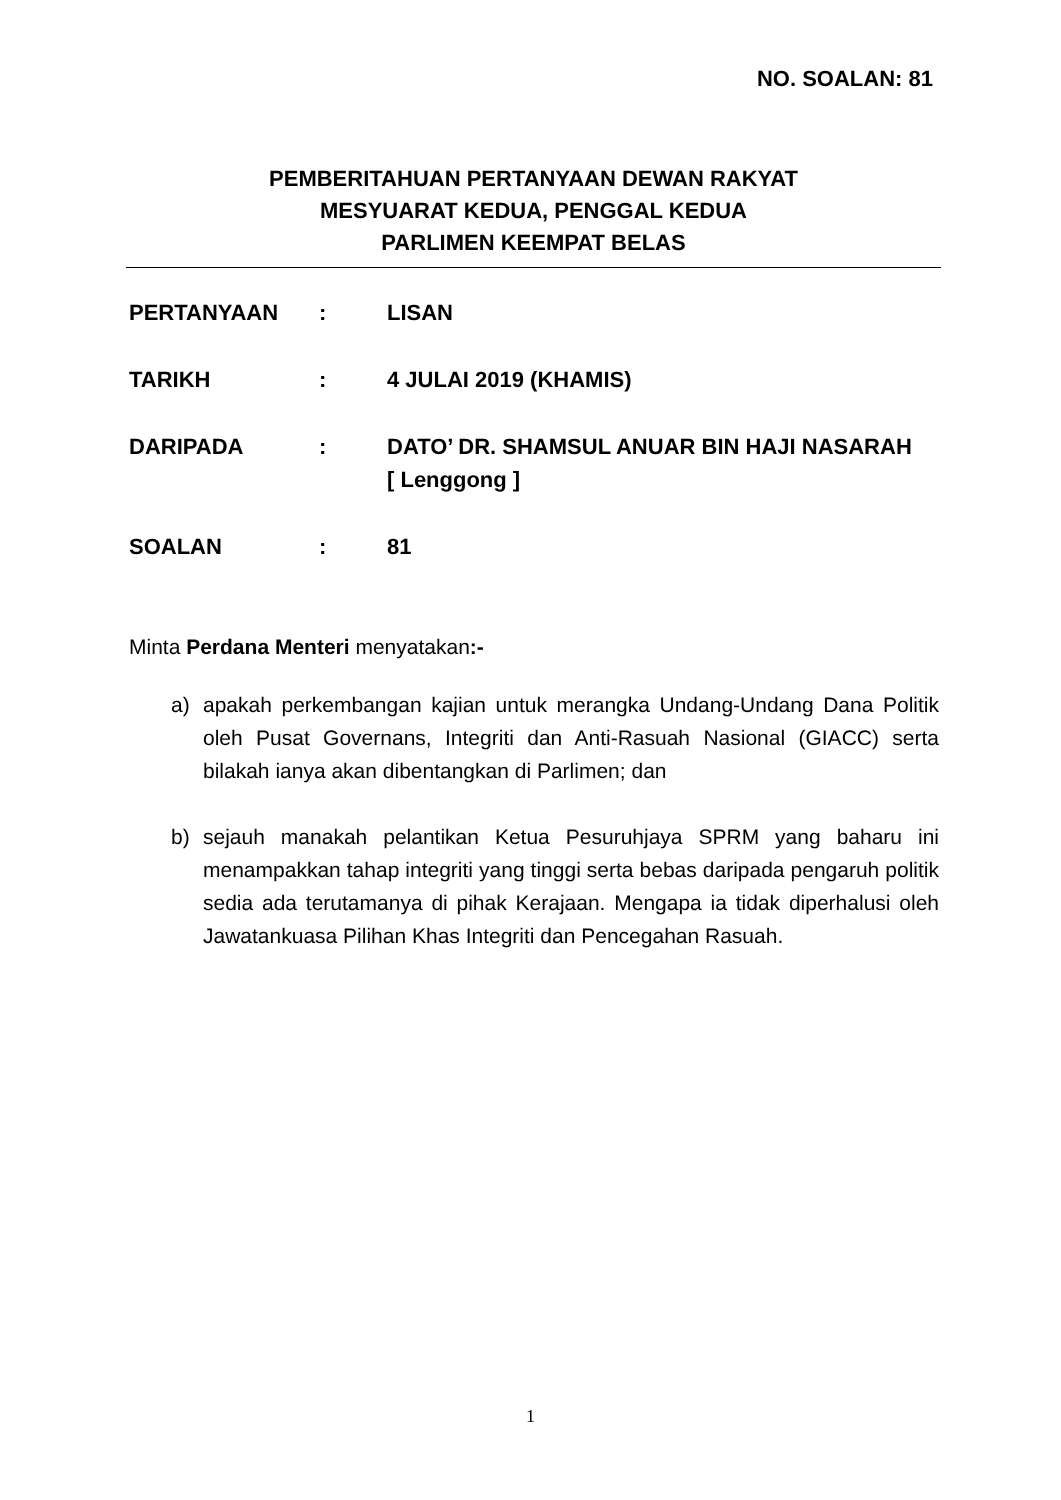NO. SOALAN: 81
PEMBERITAHUAN PERTANYAAN DEWAN RAKYAT
MESYUARAT KEDUA, PENGGAL KEDUA
PARLIMEN KEEMPAT BELAS
PERTANYAAN : LISAN
TARIKH : 4 JULAI 2019 (KHAMIS)
DARIPADA : DATO’ DR. SHAMSUL ANUAR BIN HAJI NASARAH
[ Lenggong ]
SOALAN : 81
Minta Perdana Menteri menyatakan:-
a) apakah perkembangan kajian untuk merangka Undang-Undang Dana Politik oleh Pusat Governans, Integriti dan Anti-Rasuah Nasional (GIACC) serta bilakah ianya akan dibentangkan di Parlimen; dan
b) sejauh manakah pelantikan Ketua Pesuruhjaya SPRM yang baharu ini menampakkan tahap integriti yang tinggi serta bebas daripada pengaruh politik sedia ada terutamanya di pihak Kerajaan. Mengapa ia tidak diperhalusi oleh Jawatankuasa Pilihan Khas Integriti dan Pencegahan Rasuah.
1